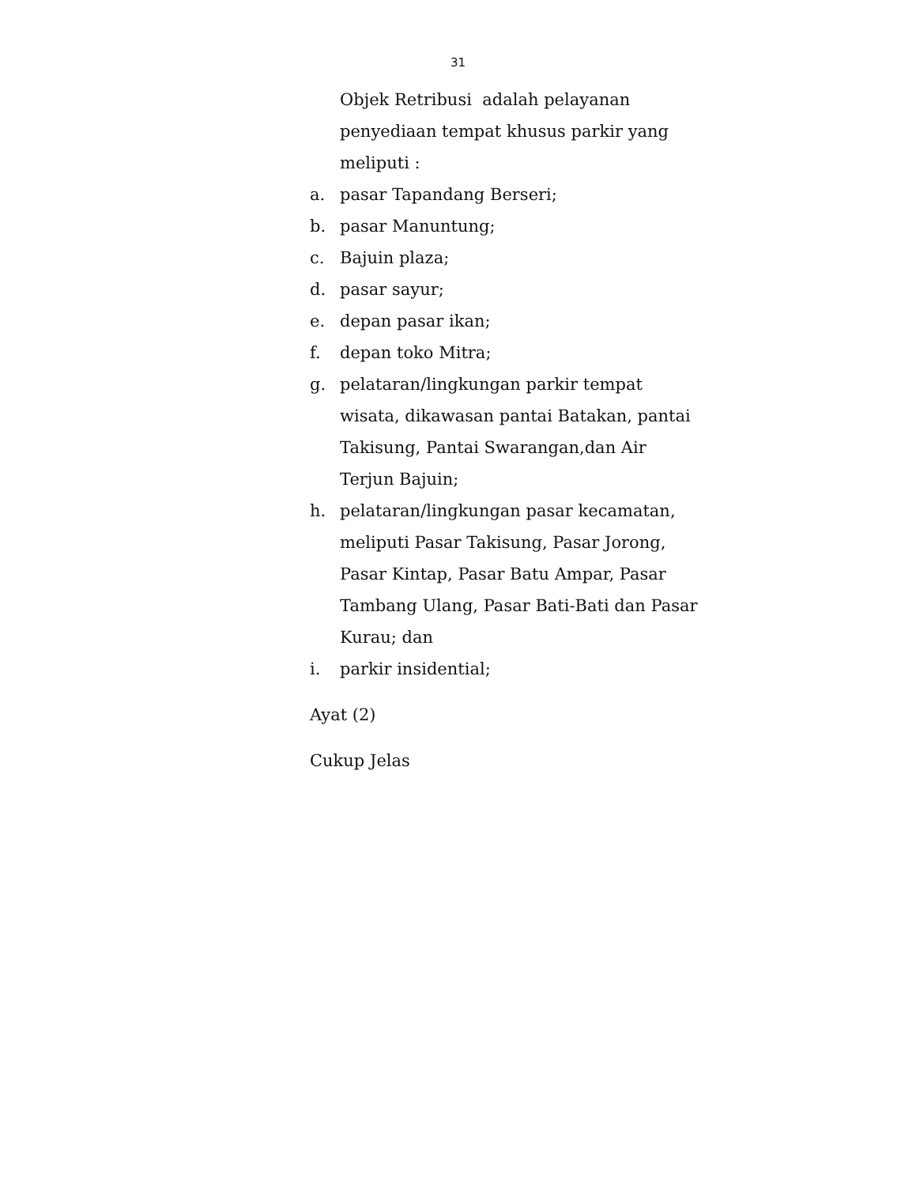31
Objek Retribusi adalah pelayanan penyediaan tempat khusus parkir yang meliputi :
a. pasar Tapandang Berseri;
b. pasar Manuntung;
c. Bajuin plaza;
d. pasar sayur;
e. depan pasar ikan;
f. depan toko Mitra;
g. pelataran/lingkungan parkir tempat wisata, dikawasan pantai Batakan, pantai Takisung, Pantai Swarangan,dan Air Terjun Bajuin;
h. pelataran/lingkungan pasar kecamatan, meliputi Pasar Takisung, Pasar Jorong, Pasar Kintap, Pasar Batu Ampar, Pasar Tambang Ulang, Pasar Bati-Bati dan Pasar Kurau; dan
i. parkir insidential;
Ayat (2)
Cukup Jelas